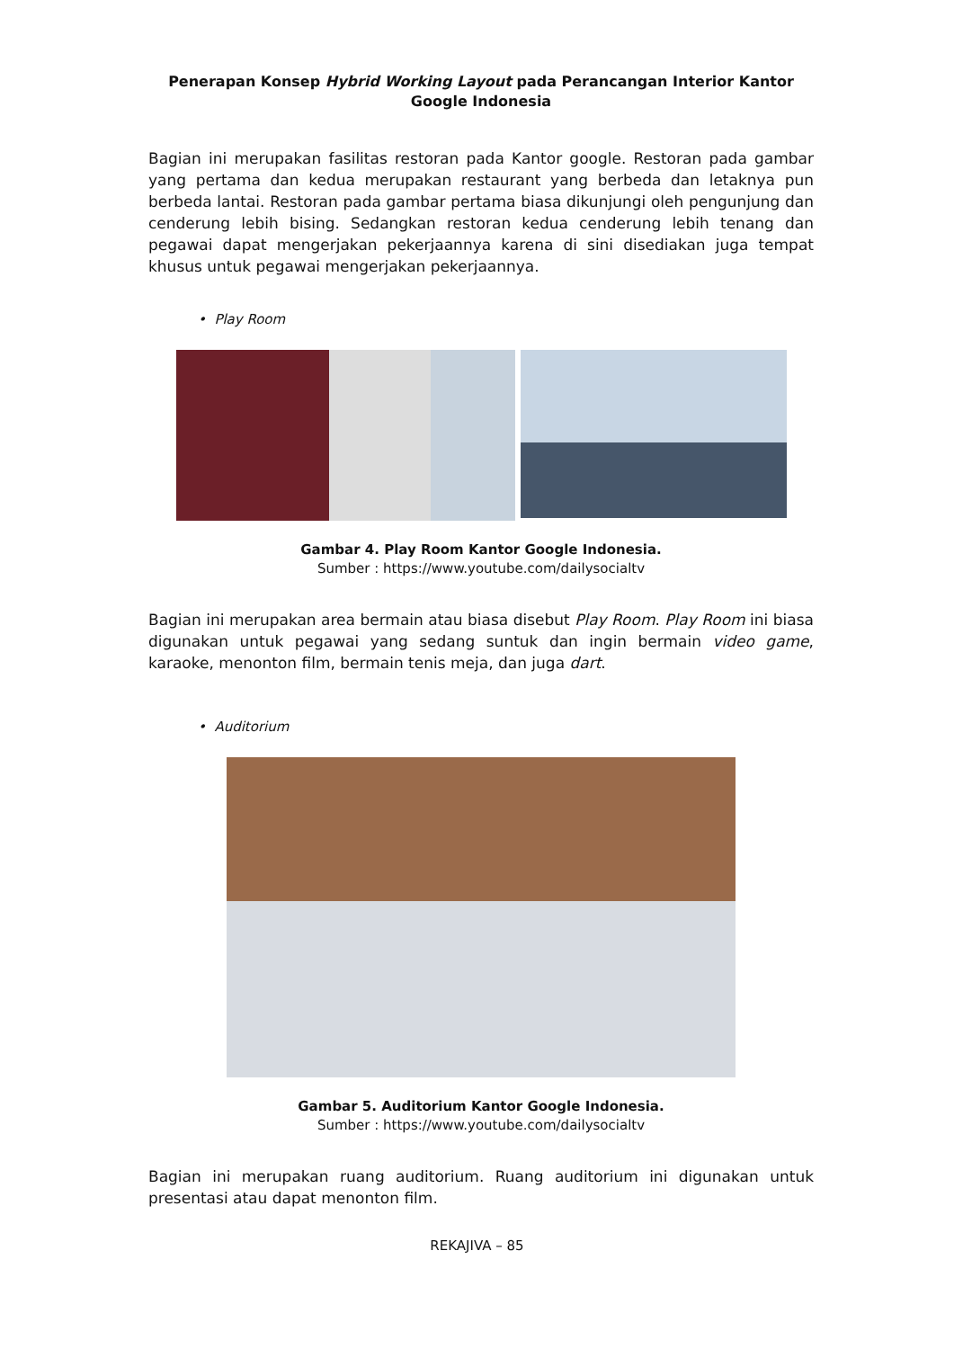Penerapan Konsep Hybrid Working Layout pada Perancangan Interior Kantor Google Indonesia
Bagian ini merupakan fasilitas restoran pada Kantor google. Restoran pada gambar yang pertama dan kedua merupakan restaurant yang berbeda dan letaknya pun berbeda lantai. Restoran pada gambar pertama biasa dikunjungi oleh pengunjung dan cenderung lebih bising. Sedangkan restoran kedua cenderung lebih tenang dan pegawai dapat mengerjakan pekerjaannya karena di sini disediakan juga tempat khusus untuk pegawai mengerjakan pekerjaannya.
• Play Room
Gambar 4. Play Room Kantor Google Indonesia.
Sumber : https://www.youtube.com/dailysocialtv
Bagian ini merupakan area bermain atau biasa disebut Play Room. Play Room ini biasa digunakan untuk pegawai yang sedang suntuk dan ingin bermain video game, karaoke, menonton film, bermain tenis meja, dan juga dart.
• Auditorium
Gambar 5. Auditorium Kantor Google Indonesia.
Sumber : https://www.youtube.com/dailysocialtv
Bagian ini merupakan ruang auditorium. Ruang auditorium ini digunakan untuk presentasi atau dapat menonton film.
REKAJIVA – 85